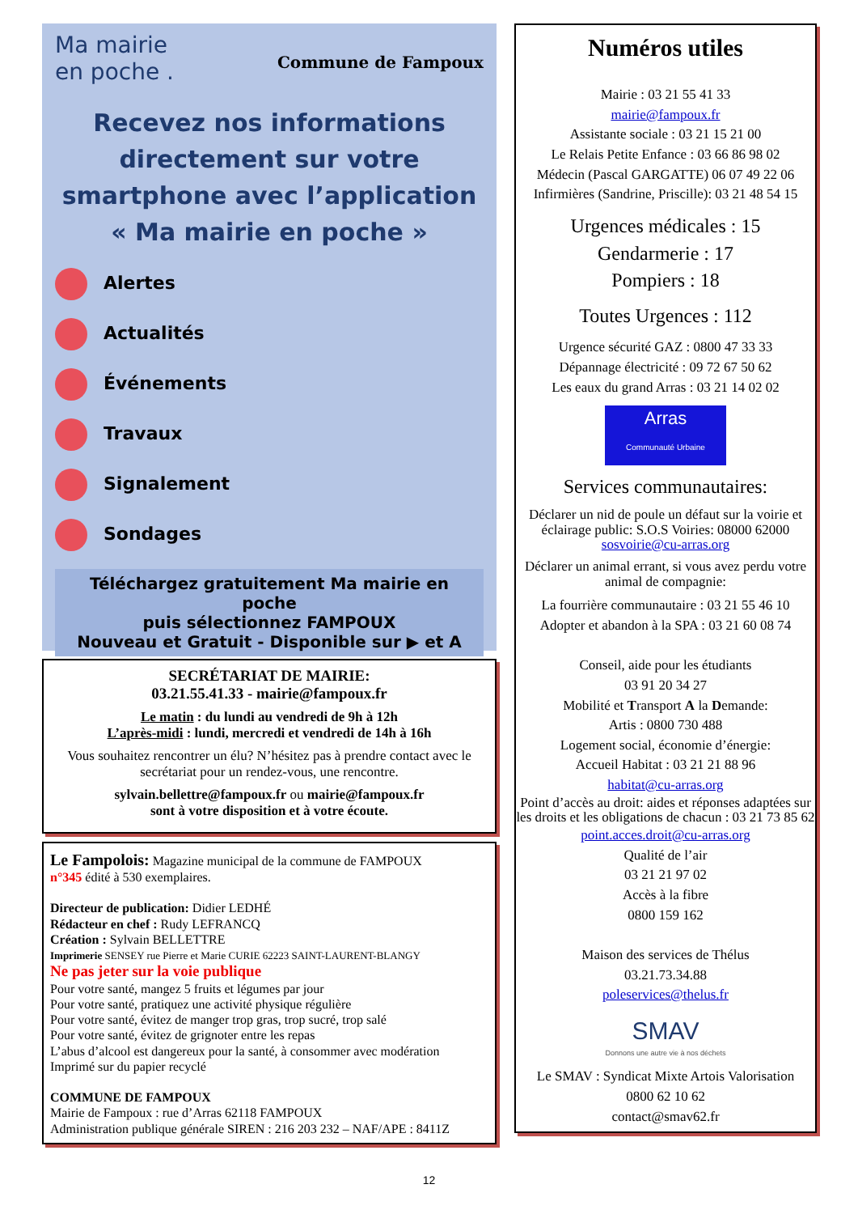Ma mairie
en poche .
Commune de Fampoux
Recevez nos informations directement sur votre smartphone avec l’application « Ma mairie en poche »
Alertes
Actualités
Événements
Travaux
Signalement
Sondages
Téléchargez gratuitement Ma mairie en poche
puis sélectionnez FAMPOUX
Nouveau et Gratuit - Disponible sur ▶ et A
SECRÉTARIAT DE MAIRIE:
03.21.55.41.33 - mairie@fampoux.fr
Le matin : du lundi au vendredi de 9h à 12h
L’après-midi : lundi, mercredi et vendredi de 14h à 16h
Vous souhaitez rencontrer un élu? N’hésitez pas à prendre contact avec le secrétariat pour un rendez-vous, une rencontre.
sylvain.bellettre@fampoux.fr ou mairie@fampoux.fr
sont à votre disposition et à votre écoute.
Le Fampolois: Magazine municipal de la commune de FAMPOUX
n°345 édité à 530 exemplaires.
Directeur de publication: Didier LEDHÉ
Rédacteur en chef : Rudy LEFRANCQ
Création : Sylvain BELLETTRE
Imprimerie SENSEY rue Pierre et Marie CURIE 62223 SAINT-LAURENT-BLANGY
Ne pas jeter sur la voie publique
Pour votre santé, mangez 5 fruits et légumes par jour
Pour votre santé, pratiquez une activité physique régulière
Pour votre santé, évitez de manger trop gras, trop sucré, trop salé
Pour votre santé, évitez de grignoter entre les repas
L’abus d’alcool est dangereux pour la santé, à consommer avec modération
Imprimé sur du papier recyclé
COMMUNE DE FAMPOUX
Mairie de Fampoux : rue d’Arras 62118 FAMPOUX
Administration publique générale SIREN : 216 203 232 – NAF/APE : 8411Z
Numéros utiles
Mairie : 03 21 55 41 33
mairie@fampoux.fr
Assistante sociale : 03 21 15 21 00
Le Relais Petite Enfance : 03 66 86 98 02
Médecin (Pascal GARGATTE) 06 07 49 22 06
Infirmières (Sandrine, Priscille): 03 21 48 54 15
Urgences médicales : 15
Gendarmerie : 17
Pompiers : 18
Toutes Urgences : 112
Urgence sécurité GAZ : 0800 47 33 33
Dépannage électricité : 09 72 67 50 62
Les eaux du grand Arras : 03 21 14 02 02
Arras
Communauté Urbaine
Services communautaires:
Déclarer un nid de poule un défaut sur la voirie et éclairage public: S.O.S Voiries: 08000 62000
sosvoirie@cu-arras.org
Déclarer un animal errant, si vous avez perdu votre animal de compagnie:
La fourrière communautaire : 03 21 55 46 10
Adopter et abandon à la SPA : 03 21 60 08 74
Conseil, aide pour les étudiants
03 91 20 34 27
Mobilité et Transport A la Demande:
Artis : 0800 730 488
Logement social, économie d’énergie:
Accueil Habitat : 03 21 21 88 96
habitat@cu-arras.org
Point d’accès au droit: aides et réponses adaptées sur les droits et les obligations de chacun : 03 21 73 85 62
point.acces.droit@cu-arras.org
Qualité de l’air
03 21 21 97 02
Accès à la fibre
0800 159 162
Maison des services de Thélus
03.21.73.34.88
poleservices@thelus.fr
SMAV
Donnons une autre vie à nos déchets
Le SMAV : Syndicat Mixte Artois Valorisation
0800 62 10 62
contact@smav62.fr
12